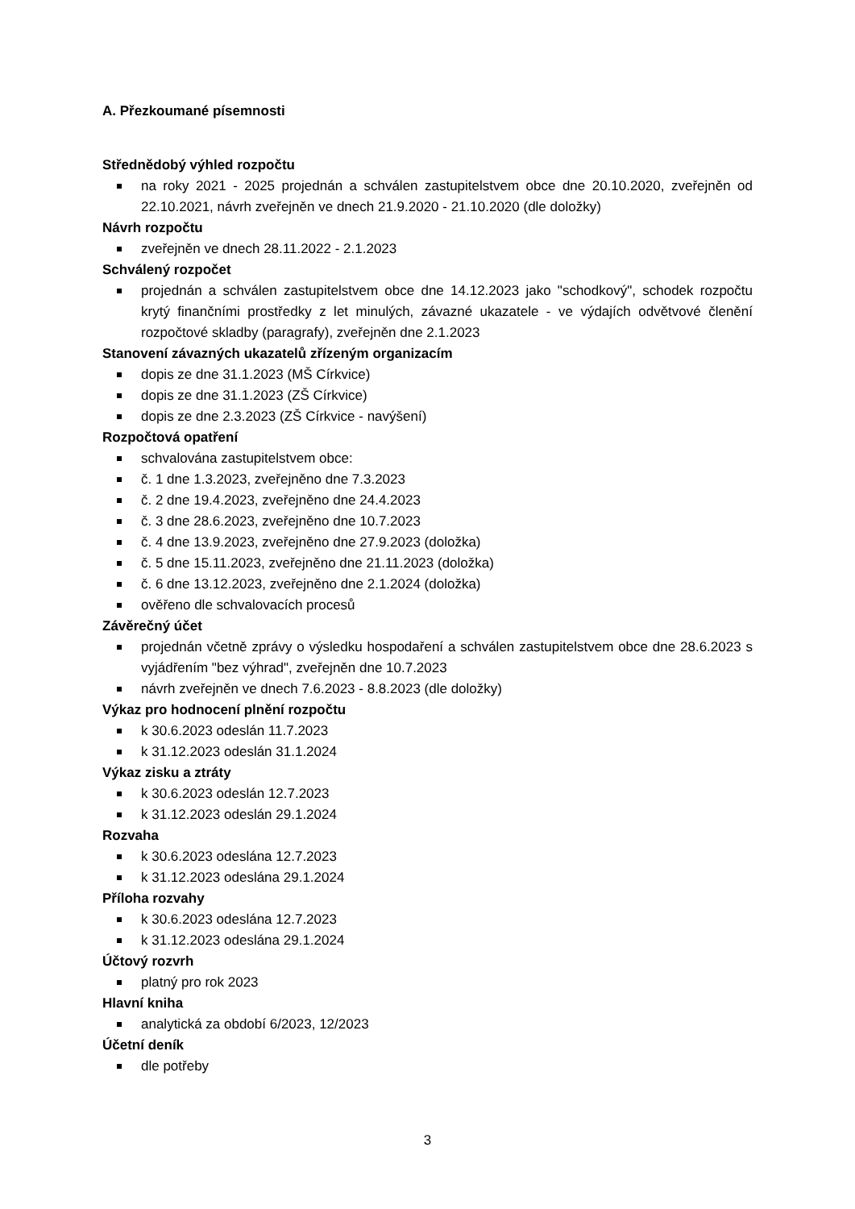A. Přezkoumané písemnosti
Střednědobý výhled rozpočtu
na roky 2021 - 2025 projednán a schválen zastupitelstvem obce dne 20.10.2020, zveřejněn od 22.10.2021, návrh zveřejněn ve dnech 21.9.2020 - 21.10.2020 (dle doložky)
Návrh rozpočtu
zveřejněn ve dnech 28.11.2022 - 2.1.2023
Schválený rozpočet
projednán a schválen zastupitelstvem obce dne 14.12.2023 jako "schodkový", schodek rozpočtu krytý finančními prostředky z let minulých, závazné ukazatele - ve výdajích odvětvové členění rozpočtové skladby (paragrafy), zveřejněn dne 2.1.2023
Stanovení závazných ukazatelů zřízeným organizacím
dopis ze dne 31.1.2023 (MŠ Církvice)
dopis ze dne 31.1.2023 (ZŠ Církvice)
dopis ze dne 2.3.2023 (ZŠ Církvice - navýšení)
Rozpočtová opatření
schvalována zastupitelstvem obce:
č. 1 dne 1.3.2023, zveřejněno dne 7.3.2023
č. 2 dne 19.4.2023, zveřejněno dne 24.4.2023
č. 3 dne 28.6.2023, zveřejněno dne 10.7.2023
č. 4 dne 13.9.2023, zveřejněno dne 27.9.2023 (doložka)
č. 5 dne 15.11.2023, zveřejněno dne 21.11.2023 (doložka)
č. 6 dne 13.12.2023, zveřejněno dne 2.1.2024 (doložka)
ověřeno dle schvalovacích procesů
Závěrečný účet
projednán včetně zprávy o výsledku hospodaření a schválen zastupitelstvem obce dne 28.6.2023 s vyjádřením "bez výhrad", zveřejněn dne 10.7.2023
návrh zveřejněn ve dnech 7.6.2023 - 8.8.2023 (dle doložky)
Výkaz pro hodnocení plnění rozpočtu
k 30.6.2023 odeslán 11.7.2023
k 31.12.2023 odeslán 31.1.2024
Výkaz zisku a ztráty
k 30.6.2023 odeslán 12.7.2023
k 31.12.2023 odeslán 29.1.2024
Rozvaha
k 30.6.2023 odeslána 12.7.2023
k 31.12.2023 odeslána 29.1.2024
Příloha rozvahy
k 30.6.2023 odeslána 12.7.2023
k 31.12.2023 odeslána 29.1.2024
Účtový rozvrh
platný pro rok 2023
Hlavní kniha
analytická za období 6/2023, 12/2023
Účetní deník
dle potřeby
3